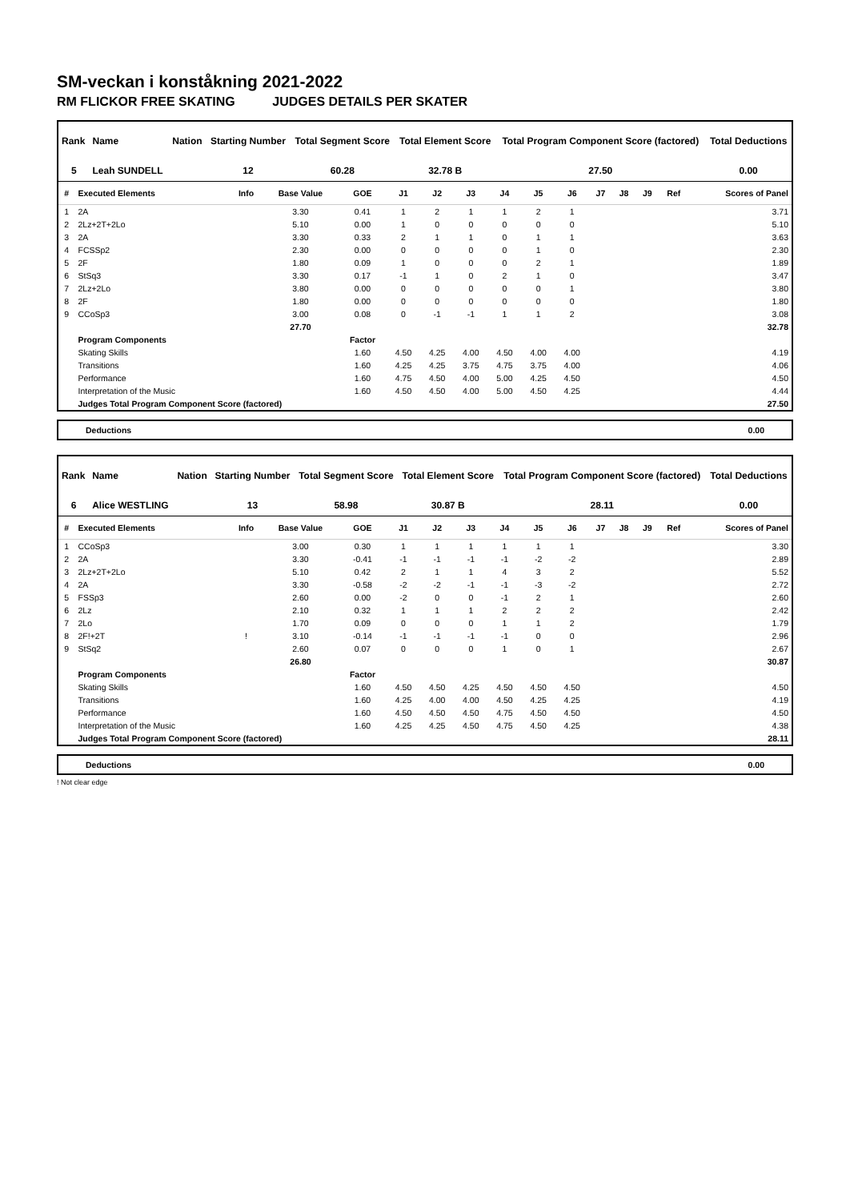SM-veckan i konståkning 2021-2022
RM FLICKOR FREE SKATING JUDGES DETAILS PER SKATER
| Rank | Name | Nation | Starting Number | Total Segment Score | Total Element Score | Total Program Component Score (factored) | Total Deductions |
| --- | --- | --- | --- | --- | --- | --- | --- |
| 5 | Leah SUNDELL | | 12 | 60.28 | 32.78 B | 27.50 | 0.00 |
| # | Executed Elements | Info | Base Value | GOE | J1 | J2 | J3 | J4 | J5 | J6 | J7 | J8 | J9 | Ref | Scores of Panel |
| --- | --- | --- | --- | --- | --- | --- | --- | --- | --- | --- | --- | --- | --- | --- | --- |
| 1 | 2A | | 3.30 | 0.41 | 1 | 2 | 1 | 1 | 2 | 1 | | | | | 3.71 |
| 2 | 2Lz+2T+2Lo | | 5.10 | 0.00 | 1 | 0 | 0 | 0 | 0 | 0 | | | | | 5.10 |
| 3 | 2A | | 3.30 | 0.33 | 2 | 1 | 1 | 0 | 1 | 1 | | | | | 3.63 |
| 4 | FCSSp2 | | 2.30 | 0.00 | 0 | 0 | 0 | 0 | 1 | 0 | | | | | 2.30 |
| 5 | 2F | | 1.80 | 0.09 | 1 | 0 | 0 | 0 | 2 | 1 | | | | | 1.89 |
| 6 | StSq3 | | 3.30 | 0.17 | -1 | 1 | 0 | 2 | 1 | 0 | | | | | 3.47 |
| 7 | 2Lz+2Lo | | 3.80 | 0.00 | 0 | 0 | 0 | 0 | 0 | 1 | | | | | 3.80 |
| 8 | 2F | | 1.80 | 0.00 | 0 | 0 | 0 | 0 | 0 | 0 | | | | | 1.80 |
| 9 | CCoSp3 | | 3.00 | 0.08 | 0 | -1 | -1 | 1 | 1 | 2 | | | | | 3.08 |
| | | | 27.70 | | | | | | | | | | | | 32.78 |
| | Program Components | | | Factor | | | | | | | | | | | |
| | Skating Skills | | | 1.60 | 4.50 | 4.25 | 4.00 | 4.50 | 4.00 | 4.00 | | | | | 4.19 |
| | Transitions | | | 1.60 | 4.25 | 4.25 | 3.75 | 4.75 | 3.75 | 4.00 | | | | | 4.06 |
| | Performance | | | 1.60 | 4.75 | 4.50 | 4.00 | 5.00 | 4.25 | 4.50 | | | | | 4.50 |
| | Interpretation of the Music | | | 1.60 | 4.50 | 4.50 | 4.00 | 5.00 | 4.50 | 4.25 | | | | | 4.44 |
| | Judges Total Program Component Score (factored) | | | | | | | | | | | | | | 27.50 |
Deductions 0.00
| Rank | Name | Nation | Starting Number | Total Segment Score | Total Element Score | Total Program Component Score (factored) | Total Deductions |
| --- | --- | --- | --- | --- | --- | --- | --- |
| 6 | Alice WESTLING | | 13 | 58.98 | 30.87 B | 28.11 | 0.00 |
| # | Executed Elements | Info | Base Value | GOE | J1 | J2 | J3 | J4 | J5 | J6 | J7 | J8 | J9 | Ref | Scores of Panel |
| --- | --- | --- | --- | --- | --- | --- | --- | --- | --- | --- | --- | --- | --- | --- | --- |
| 1 | CCoSp3 | | 3.00 | 0.30 | 1 | 1 | 1 | 1 | 1 | 1 | | | | | 3.30 |
| 2 | 2A | | 3.30 | -0.41 | -1 | -1 | -1 | -1 | -2 | -2 | | | | | 2.89 |
| 3 | 2Lz+2T+2Lo | | 5.10 | 0.42 | 2 | 1 | 1 | 4 | 3 | 2 | | | | | 5.52 |
| 4 | 2A | | 3.30 | -0.58 | -2 | -2 | -1 | -1 | -3 | -2 | | | | | 2.72 |
| 5 | FSSp3 | | 2.60 | 0.00 | -2 | 0 | 0 | -1 | 2 | 1 | | | | | 2.60 |
| 6 | 2Lz | | 2.10 | 0.32 | 1 | 1 | 1 | 2 | 2 | 2 | | | | | 2.42 |
| 7 | 2Lo | | 1.70 | 0.09 | 0 | 0 | 0 | 1 | 1 | 2 | | | | | 1.79 |
| 8 | 2F!+2T | ! | 3.10 | -0.14 | -1 | -1 | -1 | -1 | 0 | 0 | | | | | 2.96 |
| 9 | StSq2 | | 2.60 | 0.07 | 0 | 0 | 0 | 1 | 0 | 1 | | | | | 2.67 |
| | | | 26.80 | | | | | | | | | | | | 30.87 |
| | Program Components | | | Factor | | | | | | | | | | | |
| | Skating Skills | | | 1.60 | 4.50 | 4.50 | 4.25 | 4.50 | 4.50 | 4.50 | | | | | 4.50 |
| | Transitions | | | 1.60 | 4.25 | 4.00 | 4.00 | 4.50 | 4.25 | 4.25 | | | | | 4.19 |
| | Performance | | | 1.60 | 4.50 | 4.50 | 4.50 | 4.75 | 4.50 | 4.50 | | | | | 4.50 |
| | Interpretation of the Music | | | 1.60 | 4.25 | 4.25 | 4.50 | 4.75 | 4.50 | 4.25 | | | | | 4.38 |
| | Judges Total Program Component Score (factored) | | | | | | | | | | | | | | 28.11 |
Deductions 0.00
! Not clear edge